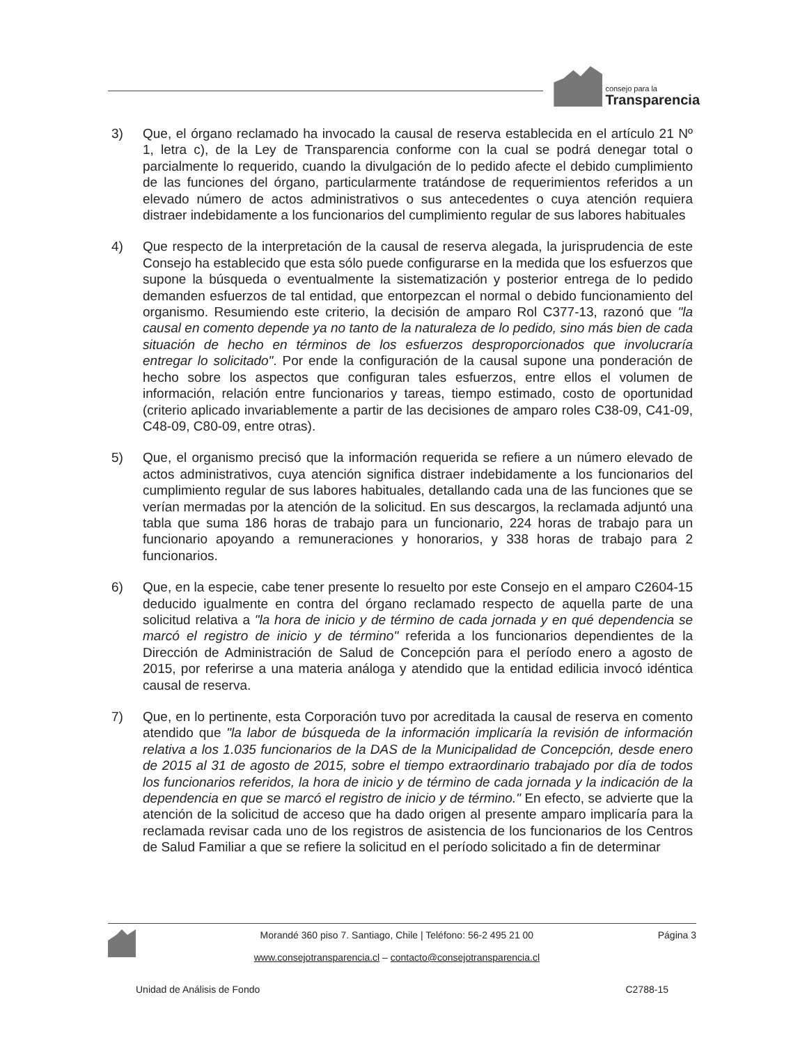consejo para la
Transparencia
3) Que, el órgano reclamado ha invocado la causal de reserva establecida en el artículo 21 Nº 1, letra c), de la Ley de Transparencia conforme con la cual se podrá denegar total o parcialmente lo requerido, cuando la divulgación de lo pedido afecte el debido cumplimiento de las funciones del órgano, particularmente tratándose de requerimientos referidos a un elevado número de actos administrativos o sus antecedentes o cuya atención requiera distraer indebidamente a los funcionarios del cumplimiento regular de sus labores habituales
4) Que respecto de la interpretación de la causal de reserva alegada, la jurisprudencia de este Consejo ha establecido que esta sólo puede configurarse en la medida que los esfuerzos que supone la búsqueda o eventualmente la sistematización y posterior entrega de lo pedido demanden esfuerzos de tal entidad, que entorpezcan el normal o debido funcionamiento del organismo. Resumiendo este criterio, la decisión de amparo Rol C377-13, razonó que "la causal en comento depende ya no tanto de la naturaleza de lo pedido, sino más bien de cada situación de hecho en términos de los esfuerzos desproporcionados que involucraría entregar lo solicitado". Por ende la configuración de la causal supone una ponderación de hecho sobre los aspectos que configuran tales esfuerzos, entre ellos el volumen de información, relación entre funcionarios y tareas, tiempo estimado, costo de oportunidad (criterio aplicado invariablemente a partir de las decisiones de amparo roles C38-09, C41-09, C48-09, C80-09, entre otras).
5) Que, el organismo precisó que la información requerida se refiere a un número elevado de actos administrativos, cuya atención significa distraer indebidamente a los funcionarios del cumplimiento regular de sus labores habituales, detallando cada una de las funciones que se verían mermadas por la atención de la solicitud. En sus descargos, la reclamada adjuntó una tabla que suma 186 horas de trabajo para un funcionario, 224 horas de trabajo para un funcionario apoyando a remuneraciones y honorarios, y 338 horas de trabajo para 2 funcionarios.
6) Que, en la especie, cabe tener presente lo resuelto por este Consejo en el amparo C2604-15 deducido igualmente en contra del órgano reclamado respecto de aquella parte de una solicitud relativa a "la hora de inicio y de término de cada jornada y en qué dependencia se marcó el registro de inicio y de término" referida a los funcionarios dependientes de la Dirección de Administración de Salud de Concepción para el período enero a agosto de 2015, por referirse a una materia análoga y atendido que la entidad edilicia invocó idéntica causal de reserva.
7) Que, en lo pertinente, esta Corporación tuvo por acreditada la causal de reserva en comento atendido que "la labor de búsqueda de la información implicaría la revisión de información relativa a los 1.035 funcionarios de la DAS de la Municipalidad de Concepción, desde enero de 2015 al 31 de agosto de 2015, sobre el tiempo extraordinario trabajado por día de todos los funcionarios referidos, la hora de inicio y de término de cada jornada y la indicación de la dependencia en que se marcó el registro de inicio y de término." En efecto, se advierte que la atención de la solicitud de acceso que ha dado origen al presente amparo implicaría para la reclamada revisar cada uno de los registros de asistencia de los funcionarios de los Centros de Salud Familiar a que se refiere la solicitud en el período solicitado a fin de determinar
Morandé 360 piso 7. Santiago, Chile | Teléfono: 56-2 495 21 00
www.consejotransparencia.cl – contacto@consejotransparencia.cl
Página 3
Unidad de Análisis de Fondo C2788-15